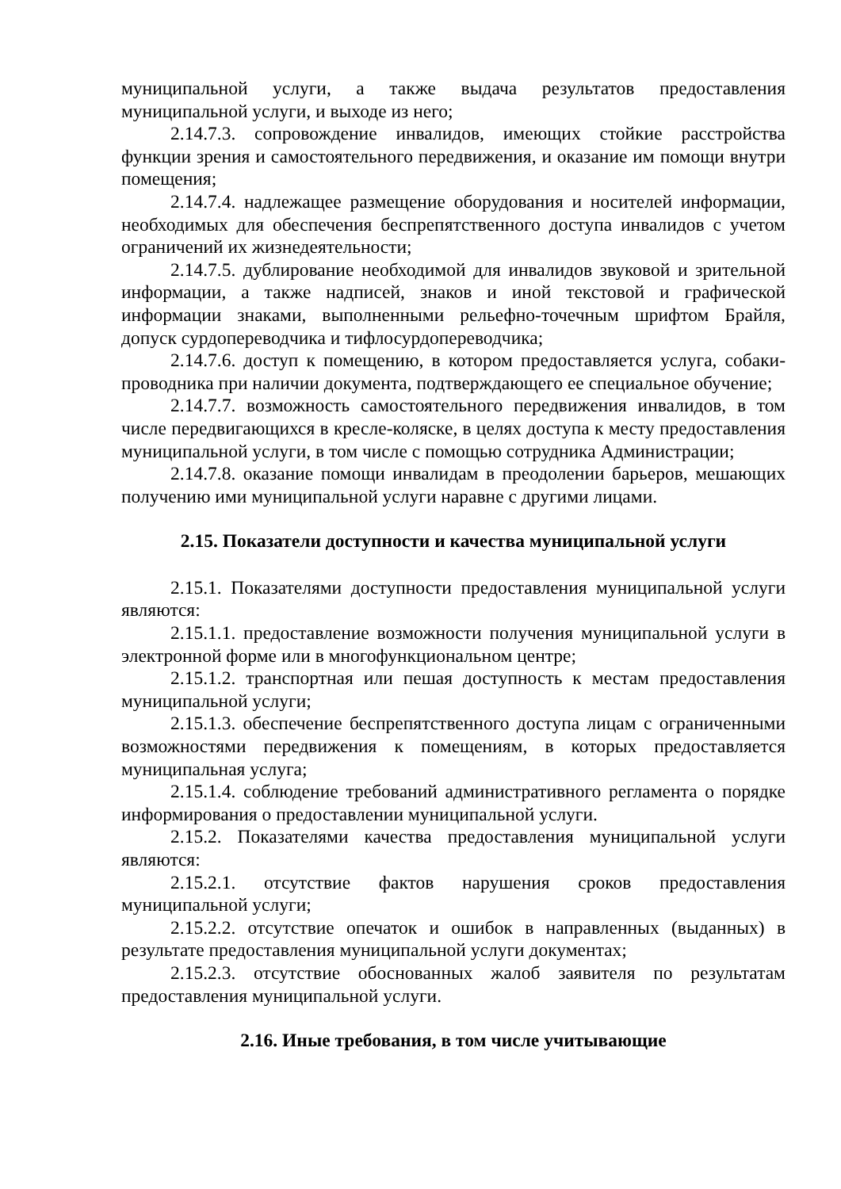муниципальной услуги, а также выдача результатов предоставления муниципальной услуги, и выходе из него;
2.14.7.3. сопровождение инвалидов, имеющих стойкие расстройства функции зрения и самостоятельного передвижения, и оказание им помощи внутри помещения;
2.14.7.4. надлежащее размещение оборудования и носителей информации, необходимых для обеспечения беспрепятственного доступа инвалидов с учетом ограничений их жизнедеятельности;
2.14.7.5. дублирование необходимой для инвалидов звуковой и зрительной информации, а также надписей, знаков и иной текстовой и графической информации знаками, выполненными рельефно-точечным шрифтом Брайля, допуск сурдопереводчика и тифлосурдопереводчика;
2.14.7.6. доступ к помещению, в котором предоставляется услуга, собаки-проводника при наличии документа, подтверждающего ее специальное обучение;
2.14.7.7. возможность самостоятельного передвижения инвалидов, в том числе передвигающихся в кресле-коляске, в целях доступа к месту предоставления муниципальной услуги, в том числе с помощью сотрудника Администрации;
2.14.7.8. оказание помощи инвалидам в преодолении барьеров, мешающих получению ими муниципальной услуги наравне с другими лицами.
2.15. Показатели доступности и качества муниципальной услуги
2.15.1. Показателями доступности предоставления муниципальной услуги являются:
2.15.1.1. предоставление возможности получения муниципальной услуги в электронной форме или в многофункциональном центре;
2.15.1.2. транспортная или пешая доступность к местам предоставления муниципальной услуги;
2.15.1.3. обеспечение беспрепятственного доступа лицам с ограниченными возможностями передвижения к помещениям, в которых предоставляется муниципальная услуга;
2.15.1.4. соблюдение требований административного регламента о порядке информирования о предоставлении муниципальной услуги.
2.15.2. Показателями качества предоставления муниципальной услуги являются:
2.15.2.1. отсутствие фактов нарушения сроков предоставления муниципальной услуги;
2.15.2.2. отсутствие опечаток и ошибок в направленных (выданных) в результате предоставления муниципальной услуги документах;
2.15.2.3. отсутствие обоснованных жалоб заявителя по результатам предоставления муниципальной услуги.
2.16. Иные требования, в том числе учитывающие